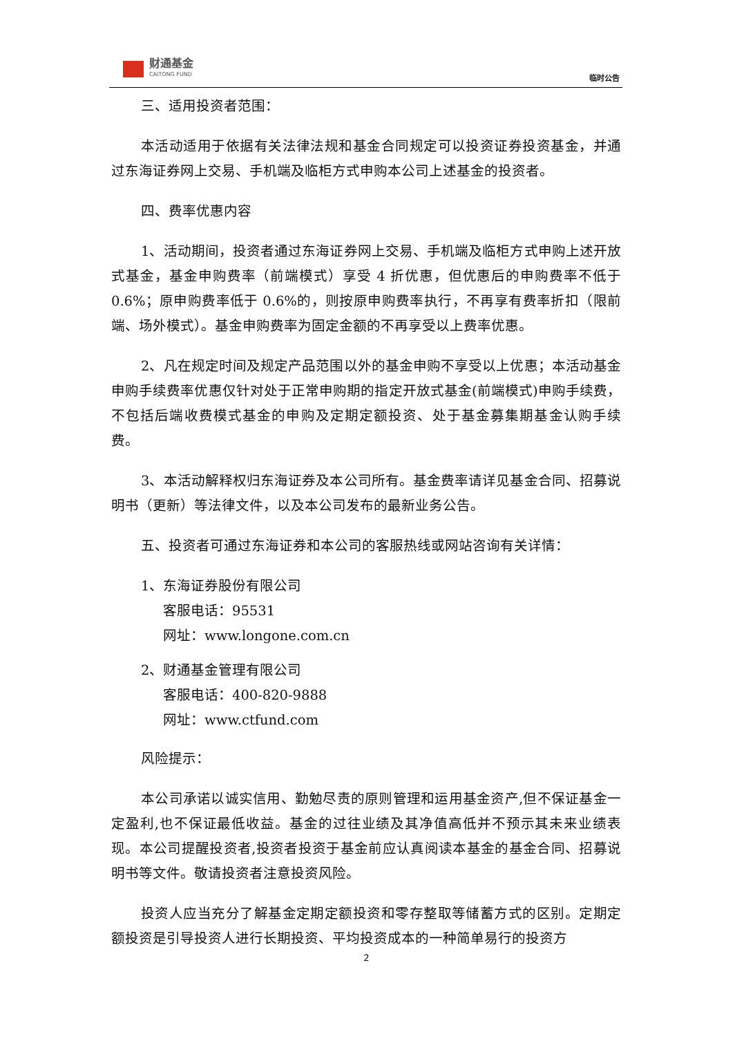财通基金
CAITONG FUND
临时公告
三、适用投资者范围：
本活动适用于依据有关法律法规和基金合同规定可以投资证券投资基金，并通过东海证券网上交易、手机端及临柜方式申购本公司上述基金的投资者。
四、费率优惠内容
1、活动期间，投资者通过东海证券网上交易、手机端及临柜方式申购上述开放式基金，基金申购费率（前端模式）享受 4 折优惠，但优惠后的申购费率不低于 0.6%；原申购费率低于 0.6%的，则按原申购费率执行，不再享有费率折扣（限前端、场外模式）。基金申购费率为固定金额的不再享受以上费率优惠。
2、凡在规定时间及规定产品范围以外的基金申购不享受以上优惠；本活动基金申购手续费率优惠仅针对处于正常申购期的指定开放式基金(前端模式)申购手续费，不包括后端收费模式基金的申购及定期定额投资、处于基金募集期基金认购手续费。
3、本活动解释权归东海证券及本公司所有。基金费率请详见基金合同、招募说明书（更新）等法律文件，以及本公司发布的最新业务公告。
五、投资者可通过东海证券和本公司的客服热线或网站咨询有关详情：
1、东海证券股份有限公司
客服电话：95531
网址：www.longone.com.cn
2、财通基金管理有限公司
客服电话：400-820-9888
网址：www.ctfund.com
风险提示：
本公司承诺以诚实信用、勤勉尽责的原则管理和运用基金资产,但不保证基金一定盈利,也不保证最低收益。基金的过往业绩及其净值高低并不预示其未来业绩表现。本公司提醒投资者,投资者投资于基金前应认真阅读本基金的基金合同、招募说明书等文件。敬请投资者注意投资风险。
投资人应当充分了解基金定期定额投资和零存整取等储蓄方式的区别。定期定额投资是引导投资人进行长期投资、平均投资成本的一种简单易行的投资方
2